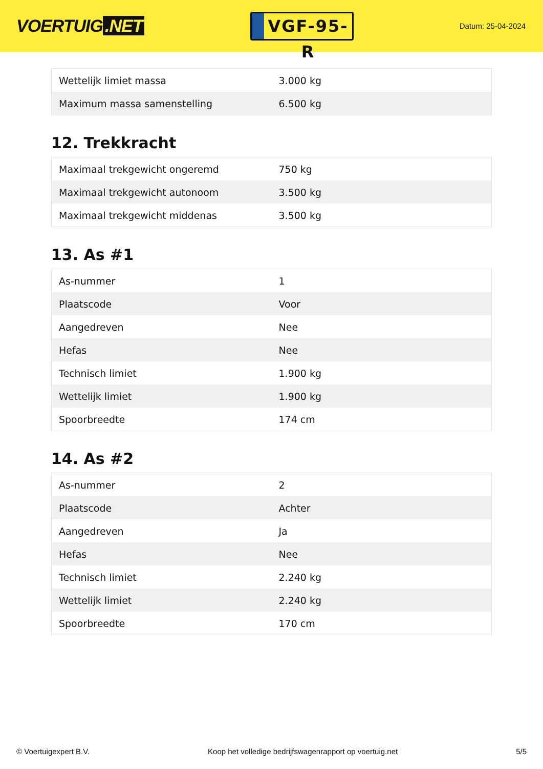VOERTUIG.NET
VGF-95-R
Datum: 25-04-2024
| Wettelijk limiet massa | 3.000 kg |
| Maximum massa samenstelling | 6.500 kg |
12. Trekkracht
| Maximaal trekgewicht ongeremd | 750 kg |
| Maximaal trekgewicht autonoom | 3.500 kg |
| Maximaal trekgewicht middenas | 3.500 kg |
13. As #1
| As-nummer | 1 |
| Plaatscode | Voor |
| Aangedreven | Nee |
| Hefas | Nee |
| Technisch limiet | 1.900 kg |
| Wettelijk limiet | 1.900 kg |
| Spoorbreedte | 174 cm |
14. As #2
| As-nummer | 2 |
| Plaatscode | Achter |
| Aangedreven | Ja |
| Hefas | Nee |
| Technisch limiet | 2.240 kg |
| Wettelijk limiet | 2.240 kg |
| Spoorbreedte | 170 cm |
© Voertuigexpert B.V. Koop het volledige bedrijfswagenrapport op voertuig.net 5/5